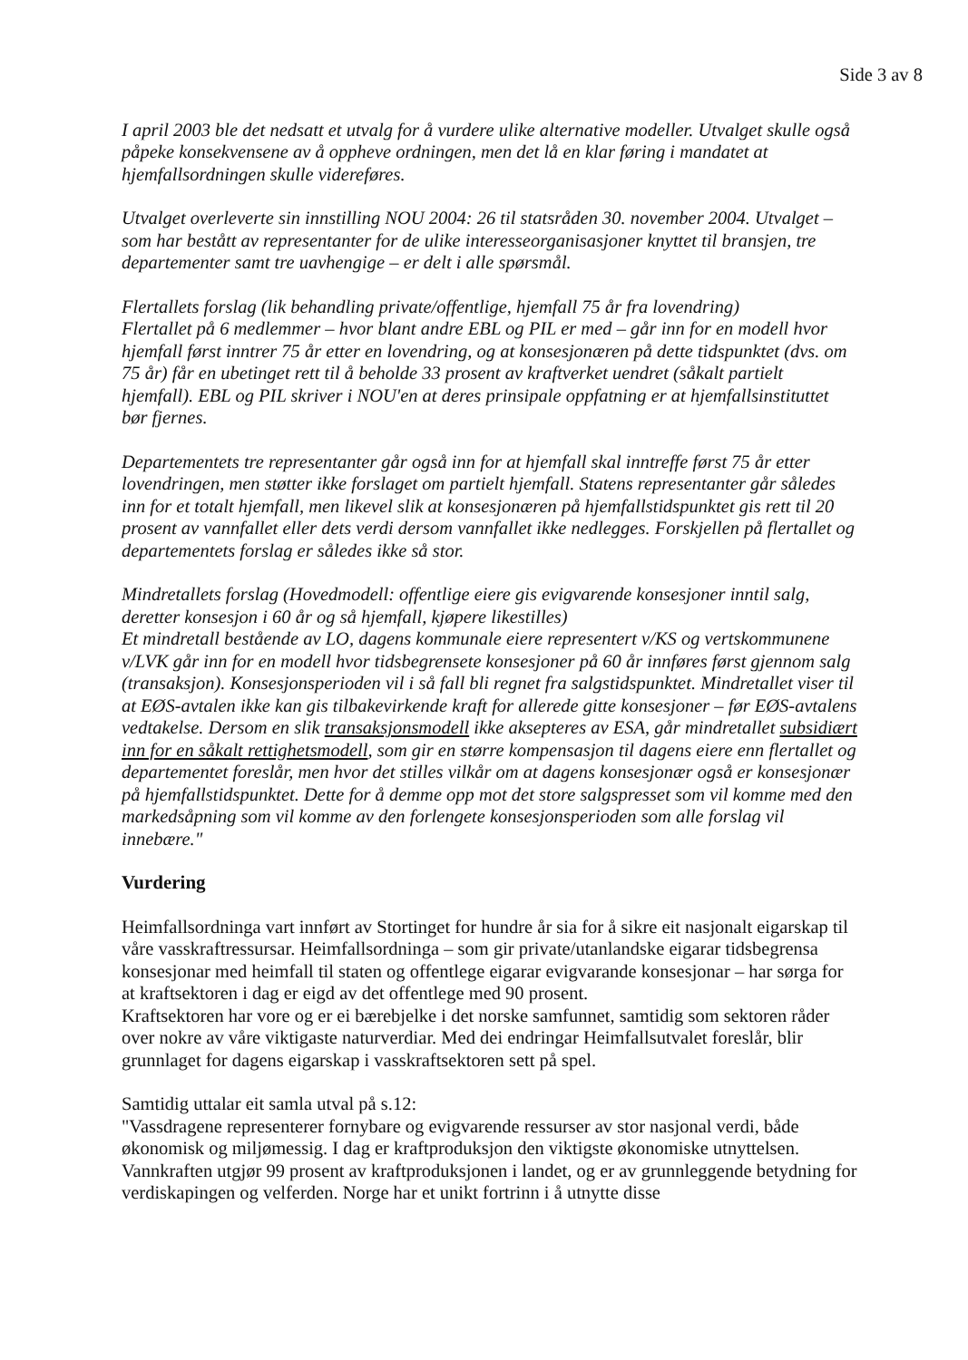Side 3 av 8
I april 2003 ble det nedsatt et utvalg for å vurdere ulike alternative modeller. Utvalget skulle også påpeke konsekvensene av å oppheve ordningen, men det lå en klar føring i mandatet at hjemfallsordningen skulle videreføres.
Utvalget overleverte sin innstilling NOU 2004: 26 til statsråden 30. november 2004. Utvalget – som har bestått av representanter for de ulike interesseorganisasjoner knyttet til bransjen, tre departementer samt tre uavhengige – er delt i alle spørsmål.
Flertallets forslag (lik behandling private/offentlige, hjemfall 75 år fra lovendring)
Flertallet på 6 medlemmer – hvor blant andre EBL og PIL er med – går inn for en modell hvor hjemfall først inntrer 75 år etter en lovendring, og at konsesjonæren på dette tidspunktet (dvs. om 75 år) får en ubetinget rett til å beholde 33 prosent av kraftverket uendret (såkalt partielt hjemfall). EBL og PIL skriver i NOU'en at deres prinsipale oppfatning er at hjemfallsinstituttet bør fjernes.
Departementets tre representanter går også inn for at hjemfall skal inntreffe først 75 år etter lovendringen, men støtter ikke forslaget om partielt hjemfall. Statens representanter går således inn for et totalt hjemfall, men likevel slik at konsesjonæren på hjemfallstidspunktet gis rett til 20 prosent av vannfallet eller dets verdi dersom vannfallet ikke nedlegges. Forskjellen på flertallet og departementets forslag er således ikke så stor.
Mindretallets forslag (Hovedmodell: offentlige eiere gis evigvarende konsesjoner inntil salg, deretter konsesjon i 60 år og så hjemfall, kjøpere likestilles)
Et mindretall bestående av LO, dagens kommunale eiere representert v/KS og vertskommunene v/LVK går inn for en modell hvor tidsbegrensete konsesjoner på 60 år innføres først gjennom salg (transaksjon). Konsesjonsperioden vil i så fall bli regnet fra salgstidspunktet. Mindretallet viser til at EØS-avtalen ikke kan gis tilbakevirkende kraft for allerede gitte konsesjoner – før EØS-avtalens vedtakelse. Dersom en slik transaksjonsmodell ikke aksepteres av ESA, går mindretallet subsidiært inn for en såkalt rettighetsmodell, som gir en større kompensasjon til dagens eiere enn flertallet og departementet foreslår, men hvor det stilles vilkår om at dagens konsesjonær også er konsesjonær på hjemfallstidspunktet. Dette for å demme opp mot det store salgspresset som vil komme med den markedsåpning som vil komme av den forlengete konsesjonsperioden som alle forslag vil innebære."
Vurdering
Heimfallsordninga vart innført av Stortinget for hundre år sia for å sikre eit nasjonalt eigarskap til våre vasskraftressursar. Heimfallsordninga – som gir private/utanlandske eigarar tidsbegrensa konsesjonar med heimfall til staten og offentlege eigarar evigvarande konsesjonar – har sørga for at kraftsektoren i dag er eigd av det offentlege med 90 prosent.
Kraftsektoren har vore og er ei bærebjelke i det norske samfunnet, samtidig som sektoren råder over nokre av våre viktigaste naturverdiar. Med dei endringar Heimfallsutvalet foreslår, blir grunnlaget for dagens eigarskap i vasskraftsektoren sett på spel.
Samtidig uttalar eit samla utval på s.12:
"Vassdragene representerer fornybare og evigvarende ressurser av stor nasjonal verdi, både økonomisk og miljømessig. I dag er kraftproduksjon den viktigste økonomiske utnyttelsen. Vannkraften utgjør 99 prosent av kraftproduksjonen i landet, og er av grunnleggende betydning for verdiskapingen og velferden. Norge har et unikt fortrinn i å utnytte disse